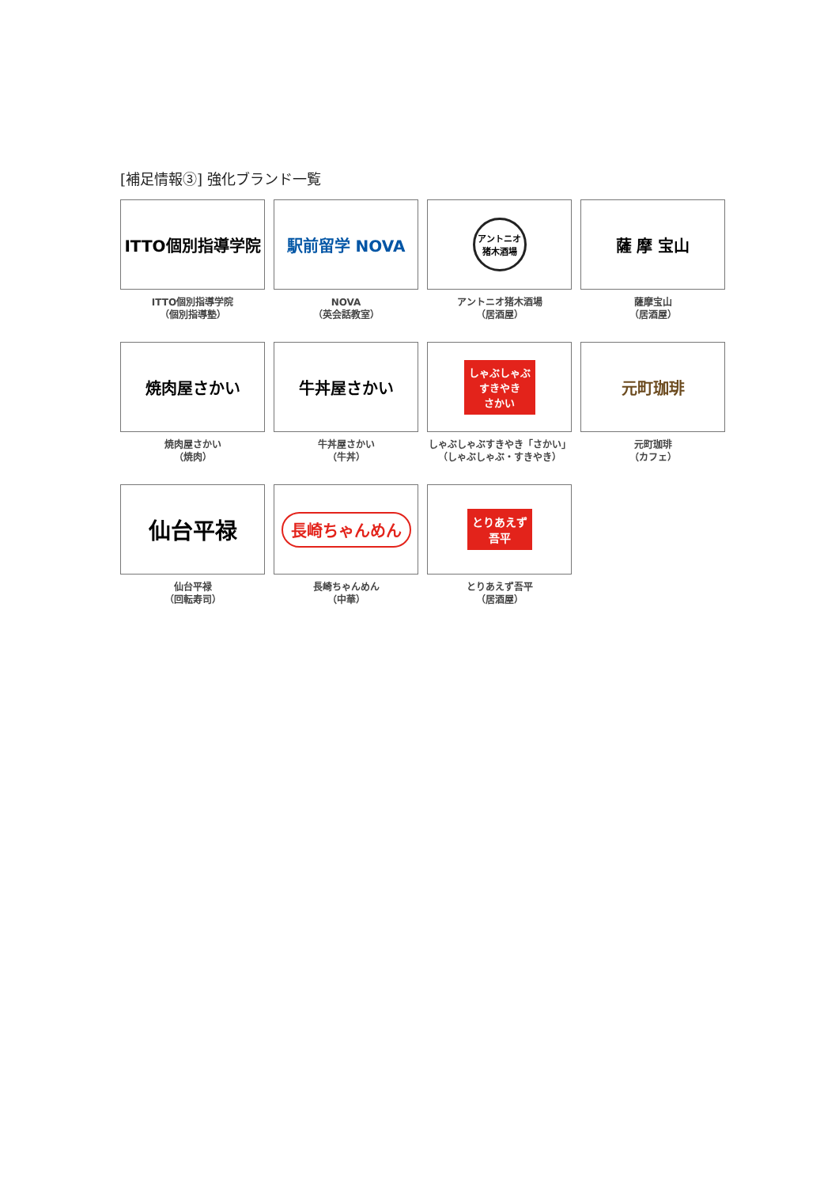[補足情報③] 強化ブランド一覧
ITTO個別指導学院
ITTO個別指導学院
（個別指導塾）
駅前留学 NOVA
NOVA
（英会話教室）
アントニオ
猪木酒場
アントニオ猪木酒場
（居酒屋）
薩 摩 宝山
薩摩宝山
（居酒屋）
焼肉屋さかい
焼肉屋さかい
（焼肉）
牛丼屋さかい
牛丼屋さかい
（牛丼）
しゃぶしゃぶ
すきやき
さかい
しゃぶしゃぶすきやき「さかい」
（しゃぶしゃぶ・すきやき）
元町珈琲
元町珈琲
（カフェ）
仙台平禄
仙台平禄
（回転寿司）
長崎ちゃんめん
長崎ちゃんめん
（中華）
とりあえず
吾平
とりあえず吾平
（居酒屋）